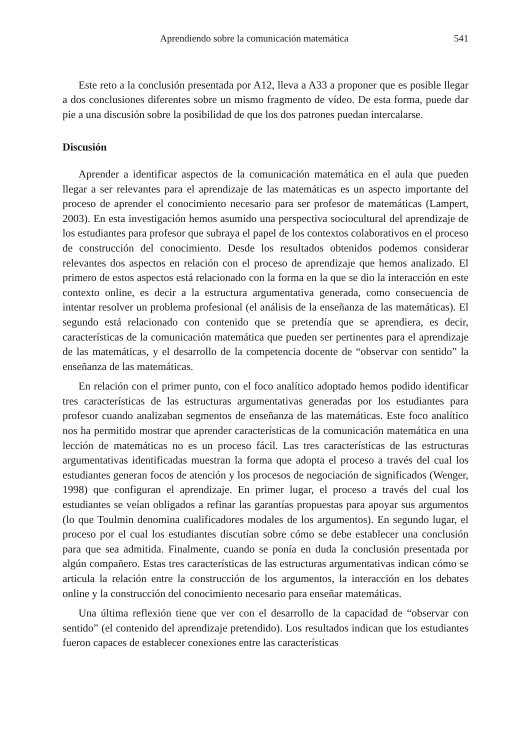Aprendiendo sobre la comunicación matemática 541
Este reto a la conclusión presentada por A12, lleva a A33 a proponer que es posible llegar a dos conclusiones diferentes sobre un mismo fragmento de vídeo. De esta forma, puede dar pie a una discusión sobre la posibilidad de que los dos patrones puedan intercalarse.
Discusión
Aprender a identificar aspectos de la comunicación matemática en el aula que pueden llegar a ser relevantes para el aprendizaje de las matemáticas es un aspecto importante del proceso de aprender el conocimiento necesario para ser profesor de matemáticas (Lampert, 2003). En esta investigación hemos asumido una perspectiva sociocultural del aprendizaje de los estudiantes para profesor que subraya el papel de los contextos colaborativos en el proceso de construcción del conocimiento. Desde los resultados obtenidos podemos considerar relevantes dos aspectos en relación con el proceso de aprendizaje que hemos analizado. El primero de estos aspectos está relacionado con la forma en la que se dio la interacción en este contexto online, es decir a la estructura argumentativa generada, como consecuencia de intentar resolver un problema profesional (el análisis de la enseñanza de las matemáticas). El segundo está relacionado con contenido que se pretendía que se aprendiera, es decir, características de la comunicación matemática que pueden ser pertinentes para el aprendizaje de las matemáticas, y el desarrollo de la competencia docente de “observar con sentido” la enseñanza de las matemáticas.
En relación con el primer punto, con el foco analítico adoptado hemos podido identificar tres características de las estructuras argumentativas generadas por los estudiantes para profesor cuando analizaban segmentos de enseñanza de las matemáticas. Este foco analítico nos ha permitido mostrar que aprender características de la comunicación matemática en una lección de matemáticas no es un proceso fácil. Las tres características de las estructuras argumentativas identificadas muestran la forma que adopta el proceso a través del cual los estudiantes generan focos de atención y los procesos de negociación de significados (Wenger, 1998) que configuran el aprendizaje. En primer lugar, el proceso a través del cual los estudiantes se veían obligados a refinar las garantías propuestas para apoyar sus argumentos (lo que Toulmin denomina cualificadores modales de los argumentos). En segundo lugar, el proceso por el cual los estudiantes discutían sobre cómo se debe establecer una conclusión para que sea admitida. Finalmente, cuando se ponía en duda la conclusión presentada por algún compañero. Estas tres características de las estructuras argumentativas indican cómo se articula la relación entre la construcción de los argumentos, la interacción en los debates online y la construcción del conocimiento necesario para enseñar matemáticas.
Una última reflexión tiene que ver con el desarrollo de la capacidad de “observar con sentido” (el contenido del aprendizaje pretendido). Los resultados indican que los estudiantes fueron capaces de establecer conexiones entre las características